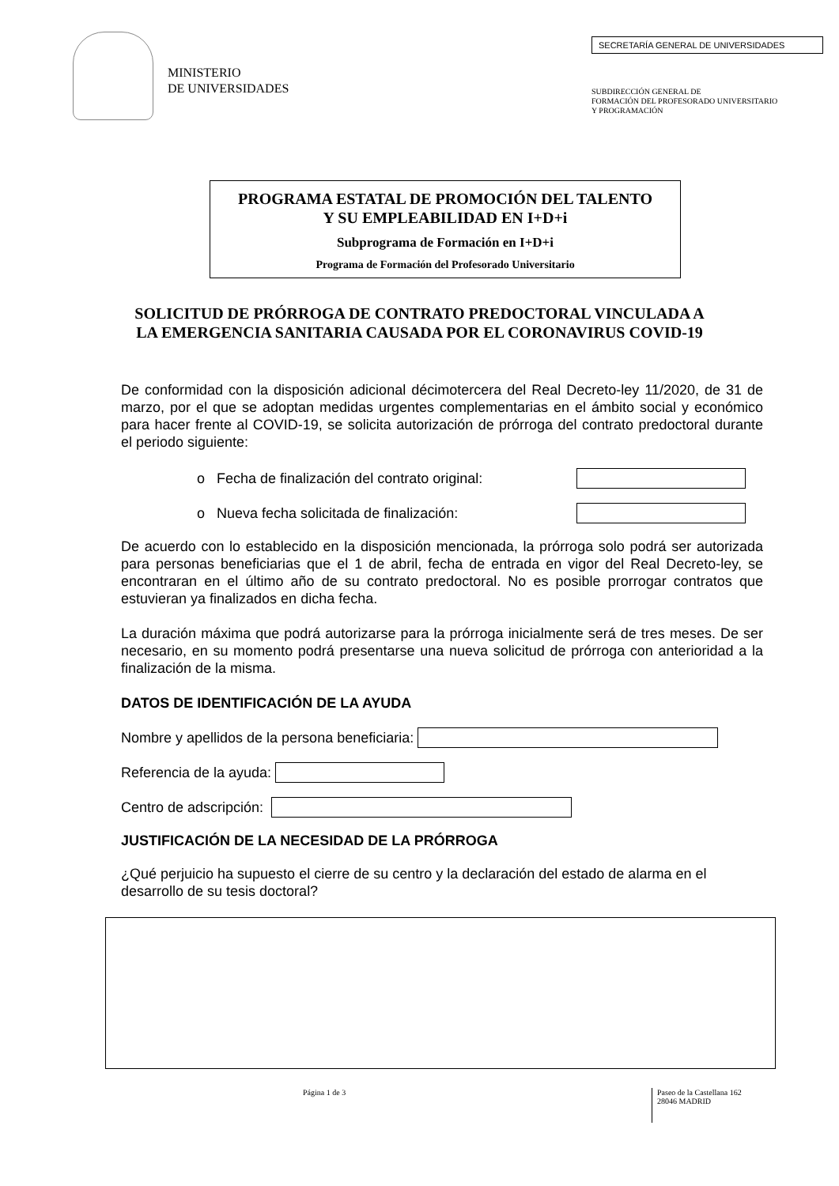MINISTERIO
DE UNIVERSIDADES
SECRETARÍA GENERAL DE UNIVERSIDADES
SUBDIRECCIÓN GENERAL DE
FORMACIÓN DEL PROFESORADO UNIVERSITARIO
Y PROGRAMACIÓN
PROGRAMA ESTATAL DE PROMOCIÓN DEL TALENTO
Y SU EMPLEABILIDAD EN I+D+i
Subprograma de Formación en I+D+i
Programa de Formación del Profesorado Universitario
SOLICITUD DE PRÓRROGA DE CONTRATO PREDOCTORAL VINCULADA A
LA EMERGENCIA SANITARIA CAUSADA POR EL CORONAVIRUS COVID-19
De conformidad con la disposición adicional décimotercera del Real Decreto-ley 11/2020, de 31 de marzo, por el que se adoptan medidas urgentes complementarias en el ámbito social y económico para hacer frente al COVID-19, se solicita autorización de prórroga del contrato predoctoral durante el periodo siguiente:
o Fecha de finalización del contrato original:
o Nueva fecha solicitada de finalización:
De acuerdo con lo establecido en la disposición mencionada, la prórroga solo podrá ser autorizada para personas beneficiarias que el 1 de abril, fecha de entrada en vigor del Real Decreto-ley, se encontraran en el último año de su contrato predoctoral. No es posible prorrogar contratos que estuvieran ya finalizados en dicha fecha.
La duración máxima que podrá autorizarse para la prórroga inicialmente será de tres meses. De ser necesario, en su momento podrá presentarse una nueva solicitud de prórroga con anterioridad a la finalización de la misma.
DATOS DE IDENTIFICACIÓN DE LA AYUDA
Nombre y apellidos de la persona beneficiaria:
Referencia de la ayuda:
Centro de adscripción:
JUSTIFICACIÓN DE LA NECESIDAD DE LA PRÓRROGA
¿Qué perjuicio ha supuesto el cierre de su centro y la declaración del estado de alarma en el desarrollo de su tesis doctoral?
Página 1 de 3 Paseo de la Castellana 162
28046 MADRID